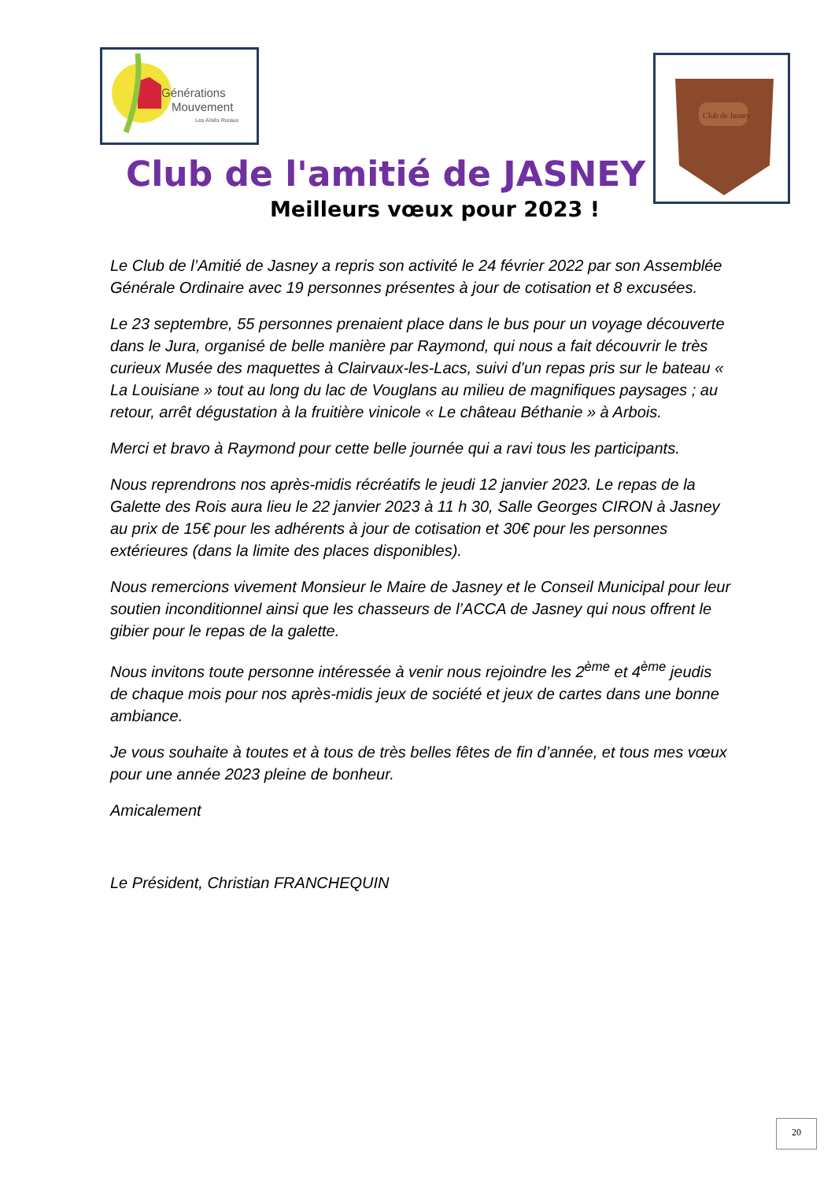Générations
Mouvement
Les Aînés Ruraux
Club de Jasney
Club de l'amitié de JASNEY
Meilleurs vœux pour 2023 !
Le Club de l’Amitié de Jasney a repris son activité le 24 février 2022 par son Assemblée Générale Ordinaire avec 19 personnes présentes à jour de cotisation et 8 excusées.
Le 23 septembre, 55 personnes prenaient place dans le bus pour un voyage découverte dans le Jura, organisé de belle manière par Raymond, qui nous a fait découvrir le très curieux Musée des maquettes à Clairvaux-les-Lacs, suivi d’un repas pris sur le bateau « La Louisiane » tout au long du lac de Vouglans au milieu de magnifiques paysages ; au retour, arrêt dégustation à la fruitière vinicole « Le château Béthanie » à Arbois.
Merci et bravo à Raymond pour cette belle journée qui a ravi tous les participants.
Nous reprendrons nos après-midis récréatifs le jeudi 12 janvier 2023. Le repas de la Galette des Rois aura lieu le 22 janvier 2023 à 11 h 30, Salle Georges CIRON à Jasney au prix de 15€ pour les adhérents à jour de cotisation et 30€ pour les personnes extérieures (dans la limite des places disponibles).
Nous remercions vivement Monsieur le Maire de Jasney et le Conseil Municipal pour leur soutien inconditionnel ainsi que les chasseurs de l’ACCA de Jasney qui nous offrent le gibier pour le repas de la galette.
Nous invitons toute personne intéressée à venir nous rejoindre les 2<sup>ème</sup> et 4<sup>ème</sup> jeudis de chaque mois pour nos après-midis jeux de société et jeux de cartes dans une bonne ambiance.
Je vous souhaite à toutes et à tous de très belles fêtes de fin d’année, et tous mes vœux pour une année 2023 pleine de bonheur.
Amicalement
Le Président, Christian FRANCHEQUIN
20